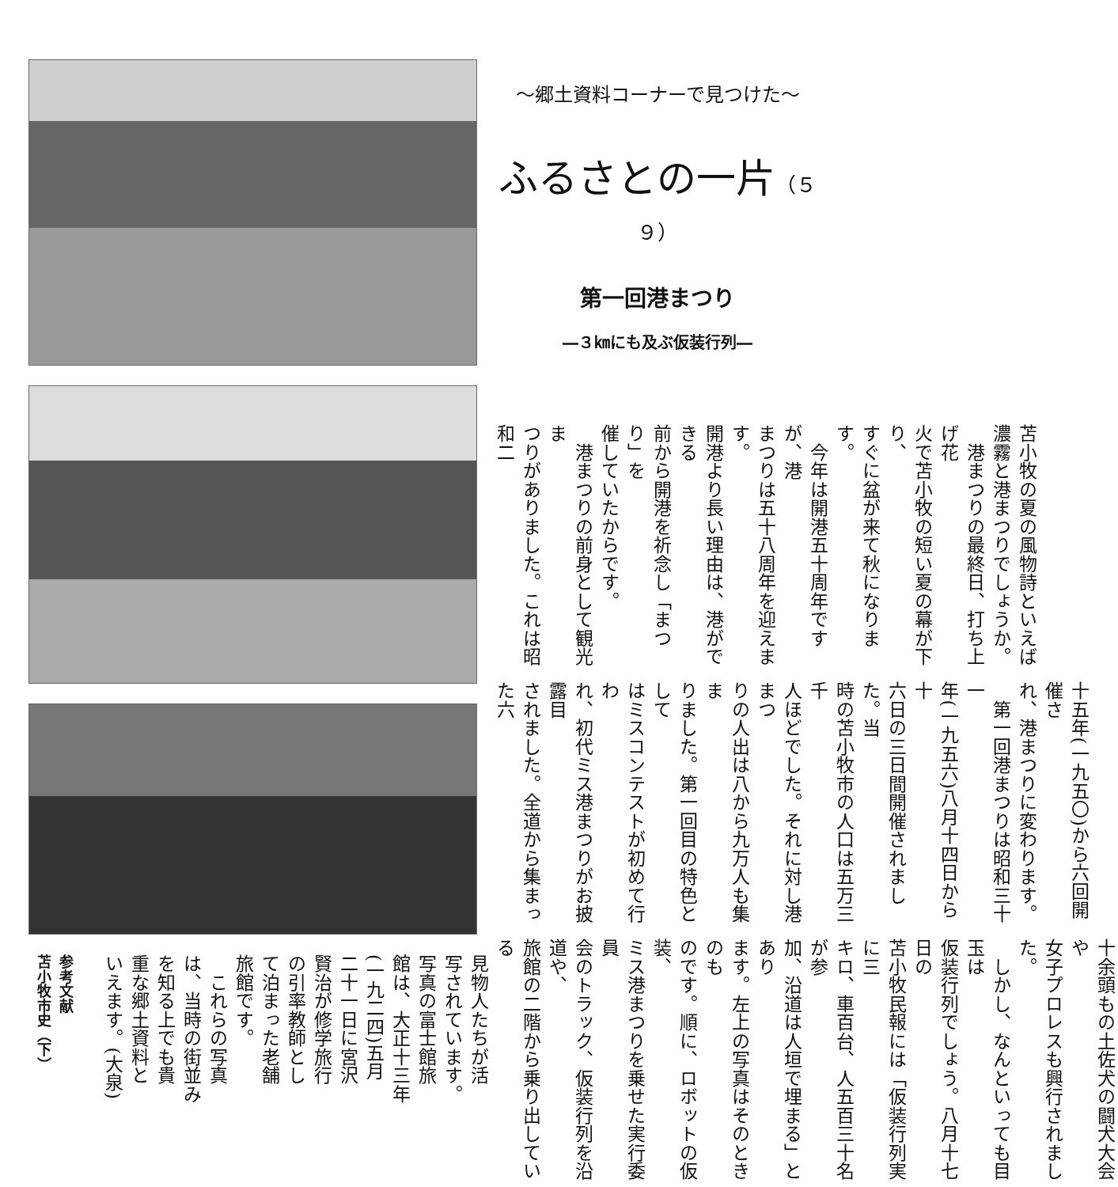～郷土資料コーナーで見つけた～
ふるさとの一片（５９）
第一回港まつり
―３㎞にも及ぶ仮装行列―
苫小牧の夏の風物詩といえば
濃霧と港まつりでしょうか。
　港まつりの最終日、打ち上げ花
火で苫小牧の短い夏の幕が下り、
すぐに盆が来て秋になります。
　今年は開港五十周年ですが、港
まつりは五十八周年を迎えます。
開港より長い理由は、港ができる
前から開港を祈念し「まつり」を
催していたからです。
　港まつりの前身として観光ま
つりがありました。これは昭和二
十五年(一九五〇)から六回開催さ
れ、港まつりに変わります。
　第一回港まつりは昭和三十一
年(一九五六)八月十四日から十
六日の三日間開催されました。当
時の苫小牧市の人口は五万三千
人ほどでした。それに対し港まつ
りの人出は八から九万人も集ま
りました。第一回目の特色として
はミスコンテストが初めて行わ
れ、初代ミス港まつりがお披露目
されました。全道から集まった六
十余頭もの土佐犬の闘犬大会や
女子プロレスも興行されました。
　しかし、なんといっても目玉は
仮装行列でしょう。八月十七日の
苫小牧民報には「仮装行列実に三
キロ、車百台、人五百三十名が参
加、沿道は人垣で埋まる」とあり
ます。左上の写真はそのときのも
のです。順に、ロボットの仮装、
ミス港まつりを乗せた実行委員
会のトラック、仮装行列を沿道や、
旅館の二階から乗り出している
参考文献
苫小牧市史（下）
見物人たちが活
写されています。
写真の富士館旅
館は、大正十三年
(一九二四)五月
二十一日に宮沢
賢治が修学旅行
の引率教師とし
て泊まった老舗
旅館です。
　これらの写真
は、当時の街並み
を知る上でも貴
重な郷土資料と
いえます。(大泉)